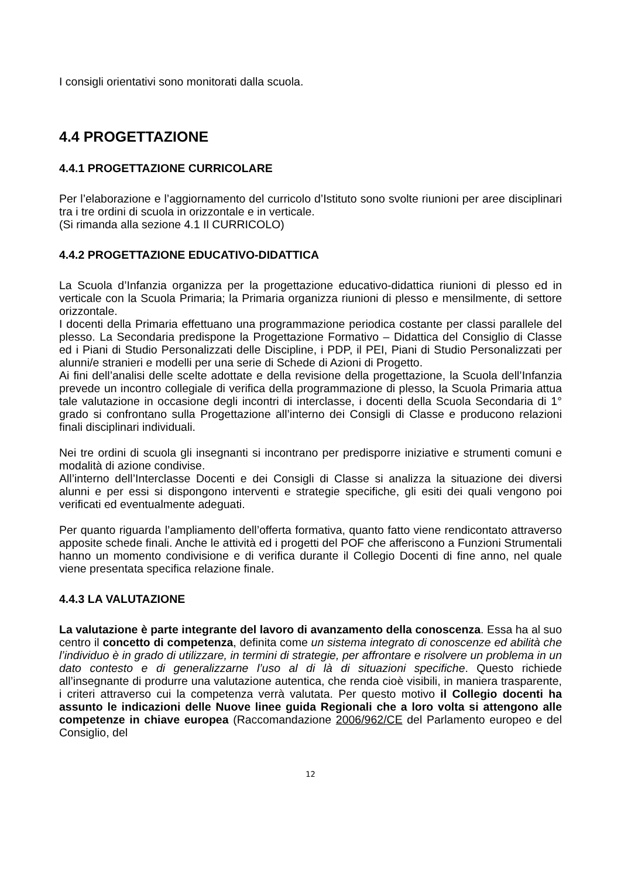I consigli orientativi sono monitorati dalla scuola.
4.4 PROGETTAZIONE
4.4.1 PROGETTAZIONE CURRICOLARE
Per l’elaborazione e l’aggiornamento del curricolo d’Istituto sono svolte riunioni per aree disciplinari tra i tre ordini di scuola in orizzontale e in verticale.
(Si rimanda alla sezione 4.1 Il CURRICOLO)
4.4.2 PROGETTAZIONE EDUCATIVO-DIDATTICA
La Scuola d’Infanzia organizza per la progettazione educativo-didattica riunioni di plesso ed in verticale con la Scuola Primaria; la Primaria organizza riunioni di plesso e mensilmente, di settore orizzontale.
I docenti della Primaria effettuano una programmazione periodica costante per classi parallele del plesso. La Secondaria predispone la Progettazione Formativo – Didattica del Consiglio di Classe ed i Piani di Studio Personalizzati delle Discipline, i PDP, il PEI, Piani di Studio Personalizzati per alunni/e stranieri e modelli per una serie di Schede di Azioni di Progetto.
Ai fini dell’analisi delle scelte adottate e della revisione della progettazione, la Scuola dell’Infanzia prevede un incontro collegiale di verifica della programmazione di plesso, la Scuola Primaria attua tale valutazione in occasione degli incontri di interclasse, i docenti della Scuola Secondaria di 1° grado si confrontano sulla Progettazione all’interno dei Consigli di Classe e producono relazioni finali disciplinari individuali.
Nei tre ordini di scuola gli insegnanti si incontrano per predisporre iniziative e strumenti comuni e modalità di azione condivise.
All’interno dell’Interclasse Docenti e dei Consigli di Classe si analizza la situazione dei diversi alunni e per essi si dispongono interventi e strategie specifiche, gli esiti dei quali vengono poi verificati ed eventualmente adeguati.
Per quanto riguarda l’ampliamento dell’offerta formativa, quanto fatto viene rendicontato attraverso apposite schede finali. Anche le attività ed i progetti del POF che afferiscono a Funzioni Strumentali hanno un momento condivisione e di verifica durante il Collegio Docenti di fine anno, nel quale viene presentata specifica relazione finale.
4.4.3 LA VALUTAZIONE
La valutazione è parte integrante del lavoro di avanzamento della conoscenza. Essa ha al suo centro il concetto di competenza, definita come un sistema integrato di conoscenze ed abilità che l’individuo è in grado di utilizzare, in termini di strategie, per affrontare e risolvere un problema in un dato contesto e di generalizzarne l’uso al di là di situazioni specifiche. Questo richiede all’insegnante di produrre una valutazione autentica, che renda cioè visibili, in maniera trasparente, i criteri attraverso cui la competenza verrà valutata. Per questo motivo il Collegio docenti ha assunto le indicazioni delle Nuove linee guida Regionali che a loro volta si attengono alle competenze in chiave europea (Raccomandazione 2006/962/CE del Parlamento europeo e del Consiglio, del
12